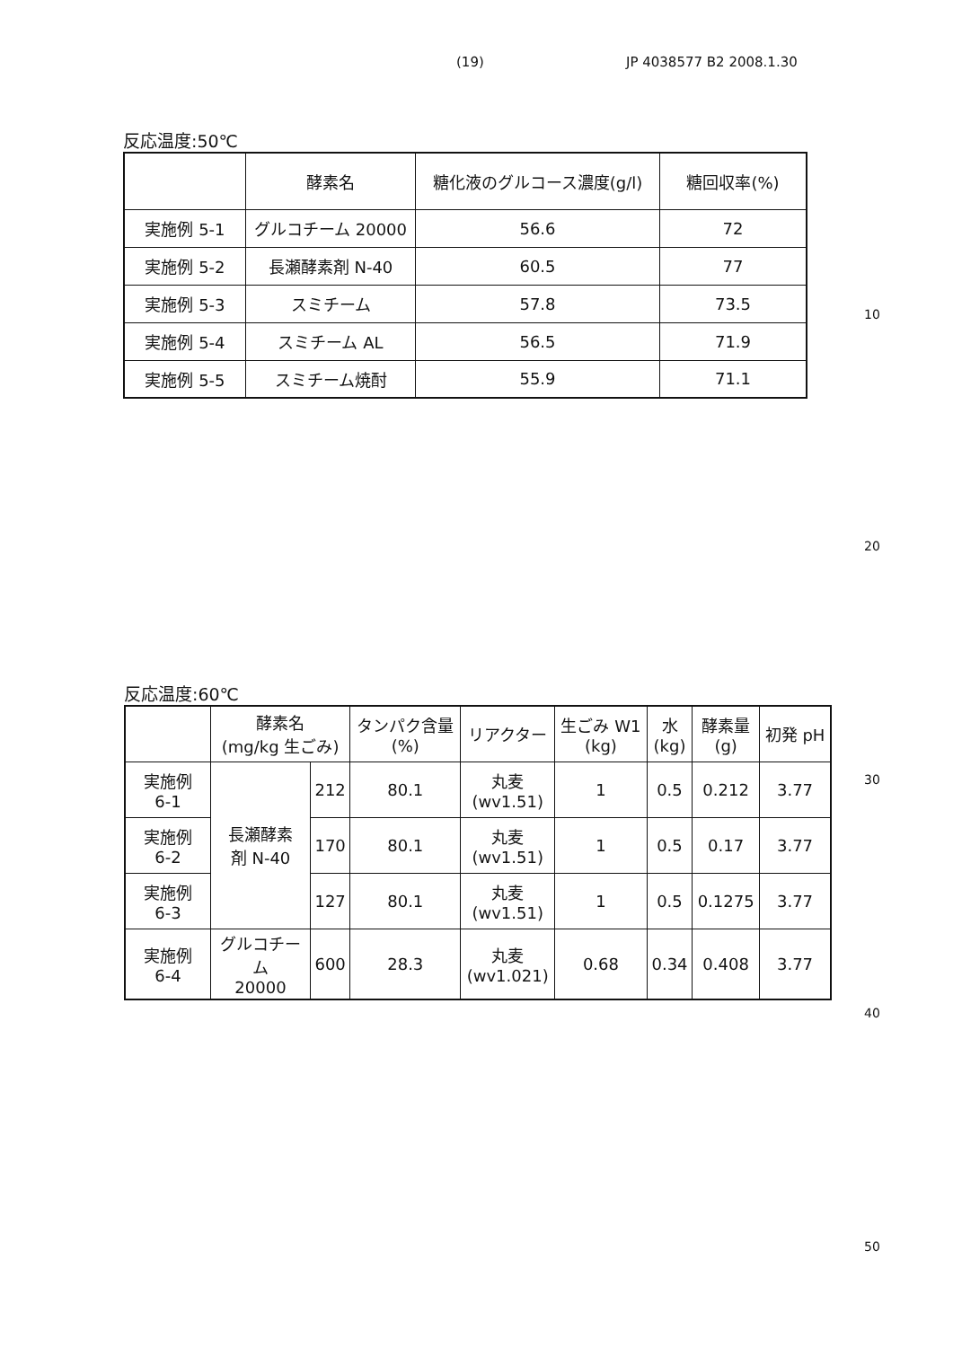(19) JP 4038577 B2 2008.1.30
反応温度:50℃
| | 酵素名 | 糖化液のグルコース濃度(g/l) | 糖回収率(%) |
| --- | --- | --- | --- |
| 実施例 5-1 | グルコチーム 20000 | 56.6 | 72 |
| 実施例 5-2 | 長瀬酵素剤 N-40 | 60.5 | 77 |
| 実施例 5-3 | スミチーム | 57.8 | 73.5 |
| 実施例 5-4 | スミチーム AL | 56.5 | 71.9 |
| 実施例 5-5 | スミチーム焼酎 | 55.9 | 71.1 |
反応温度:60℃
| | 酵素名 (mg/kg 生ごみ) | | タンパク含量 (%) | リアクター | 生ごみ W1 (kg) | 水 (kg) | 酵素量 (g) | 初発 pH |
| --- | --- | --- | --- | --- | --- | --- | --- | --- |
| 実施例 6-1 | 長瀬酵素 剤 N-40 | 212 | 80.1 | 丸麦 (wv1.51) | 1 | 0.5 | 0.212 | 3.77 |
| 実施例 6-2 | | 170 | 80.1 | 丸麦 (wv1.51) | 1 | 0.5 | 0.17 | 3.77 |
| 実施例 6-3 | | 127 | 80.1 | 丸麦 (wv1.51) | 1 | 0.5 | 0.1275 | 3.77 |
| 実施例 6-4 | グルコチーム 20000 | 600 | 28.3 | 丸麦 (wv1.021) | 0.68 | 0.34 | 0.408 | 3.77 |
10
20
30
40
50